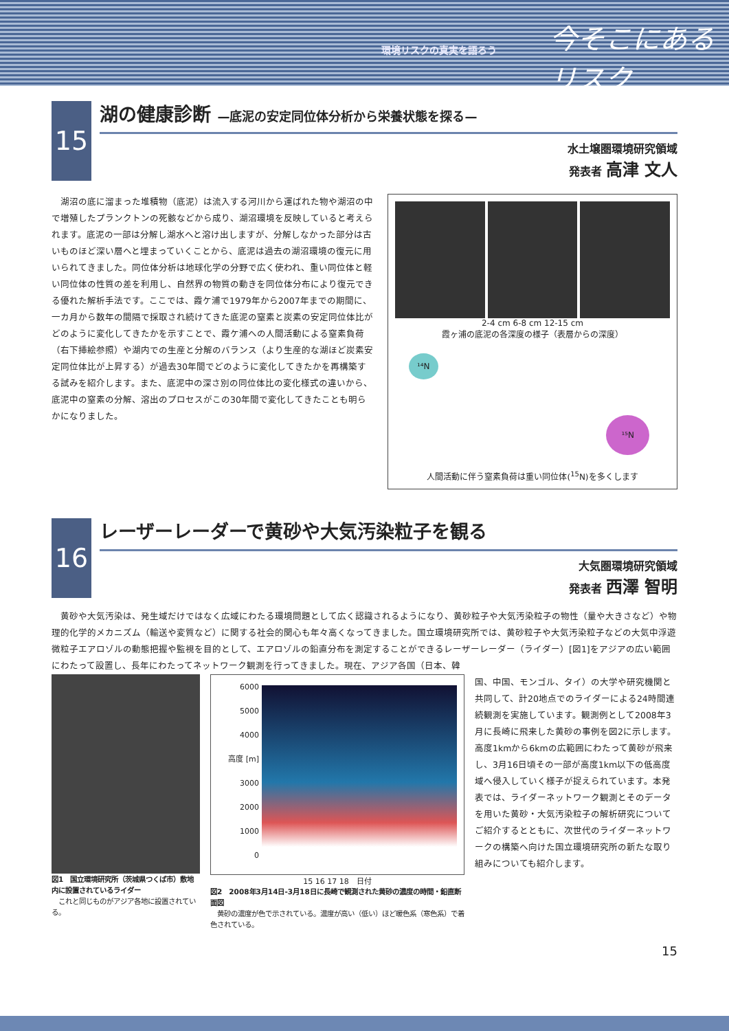環境リスクの真実を語ろう 今そこにあるリスク
15
湖の健康診断 —底泥の安定同位体分析から栄養状態を探る—
水土壌圏環境研究領域
発表者 高津 文人
　湖沼の底に溜まった堆積物（底泥）は流入する河川から運ばれた物や湖沼の中で増殖したプランクトンの死骸などから成り、湖沼環境を反映していると考えられます。底泥の一部は分解し湖水へと溶け出しますが、分解しなかった部分は古いものほど深い層へと埋まっていくことから、底泥は過去の湖沼環境の復元に用いられてきました。同位体分析は地球化学の分野で広く使われ、重い同位体と軽い同位体の性質の差を利用し、自然界の物質の動きを同位体分布により復元できる優れた解析手法です。ここでは、霞ケ浦で1979年から2007年までの期間に、一カ月から数年の間隔で採取され続けてきた底泥の窒素と炭素の安定同位体比がどのように変化してきたかを示すことで、霞ケ浦への人間活動による窒素負荷（右下挿絵参照）や湖内での生産と分解のバランス（より生産的な湖ほど炭素安定同位体比が上昇する）が過去30年間でどのように変化してきたかを再構築する試みを紹介します。また、底泥中の深さ別の同位体比の変化様式の違いから、底泥中の窒素の分解、溶出のプロセスがこの30年間で変化してきたことも明らかになりました。
2-4 cm 6-8 cm 12-15 cm
霞ヶ浦の底泥の各深度の様子（表層からの深度）
¹⁴N
¹⁵N
人間活動に伴う窒素負荷は重い同位体(<sup>15</sup>N)を多くします
16
レーザーレーダーで黄砂や大気汚染粒子を観る
大気圏環境研究領域
発表者 西澤 智明
　黄砂や大気汚染は、発生域だけではなく広域にわたる環境問題として広く認識されるようになり、黄砂粒子や大気汚染粒子の物性（量や大きさなど）や物理的化学的メカニズム（輸送や変質など）に関する社会的関心も年々高くなってきました。国立環境研究所では、黄砂粒子や大気汚染粒子などの大気中浮遊微粒子エアロゾルの動態把握や監視を目的として、エアロゾルの鉛直分布を測定することができるレーザーレーダー（ライダー）[図1]をアジアの広い範囲にわたって設置し、長年にわたってネットワーク観測を行ってきました。現在、アジア各国（日本、韓
図1　国立環境研究所（茨城県つくば市）敷地内に設置されているライダー
　これと同じものがアジア各地に設置されている。
6000
5000
4000
高度 [m] 3000
2000
1000
0
15 16 17 18　日付
図2　2008年3月14日-3月18日に長崎で観測された黄砂の濃度の時間・鉛直断面図
　黄砂の濃度が色で示されている。濃度が高い（低い）ほど暖色系（寒色系）で着色されている。
国、中国、モンゴル、タイ）の大学や研究機関と共同して、計20地点でのライダーによる24時間連続観測を実施しています。観測例として2008年3月に長崎に飛来した黄砂の事例を図2に示します。高度1kmから6kmの広範囲にわたって黄砂が飛来し、3月16日頃その一部が高度1km以下の低高度域へ侵入していく様子が捉えられています。本発表では、ライダーネットワーク観測とそのデータを用いた黄砂・大気汚染粒子の解析研究についてご紹介するとともに、次世代のライダーネットワークの構築へ向けた国立環境研究所の新たな取り組みについても紹介します。
15